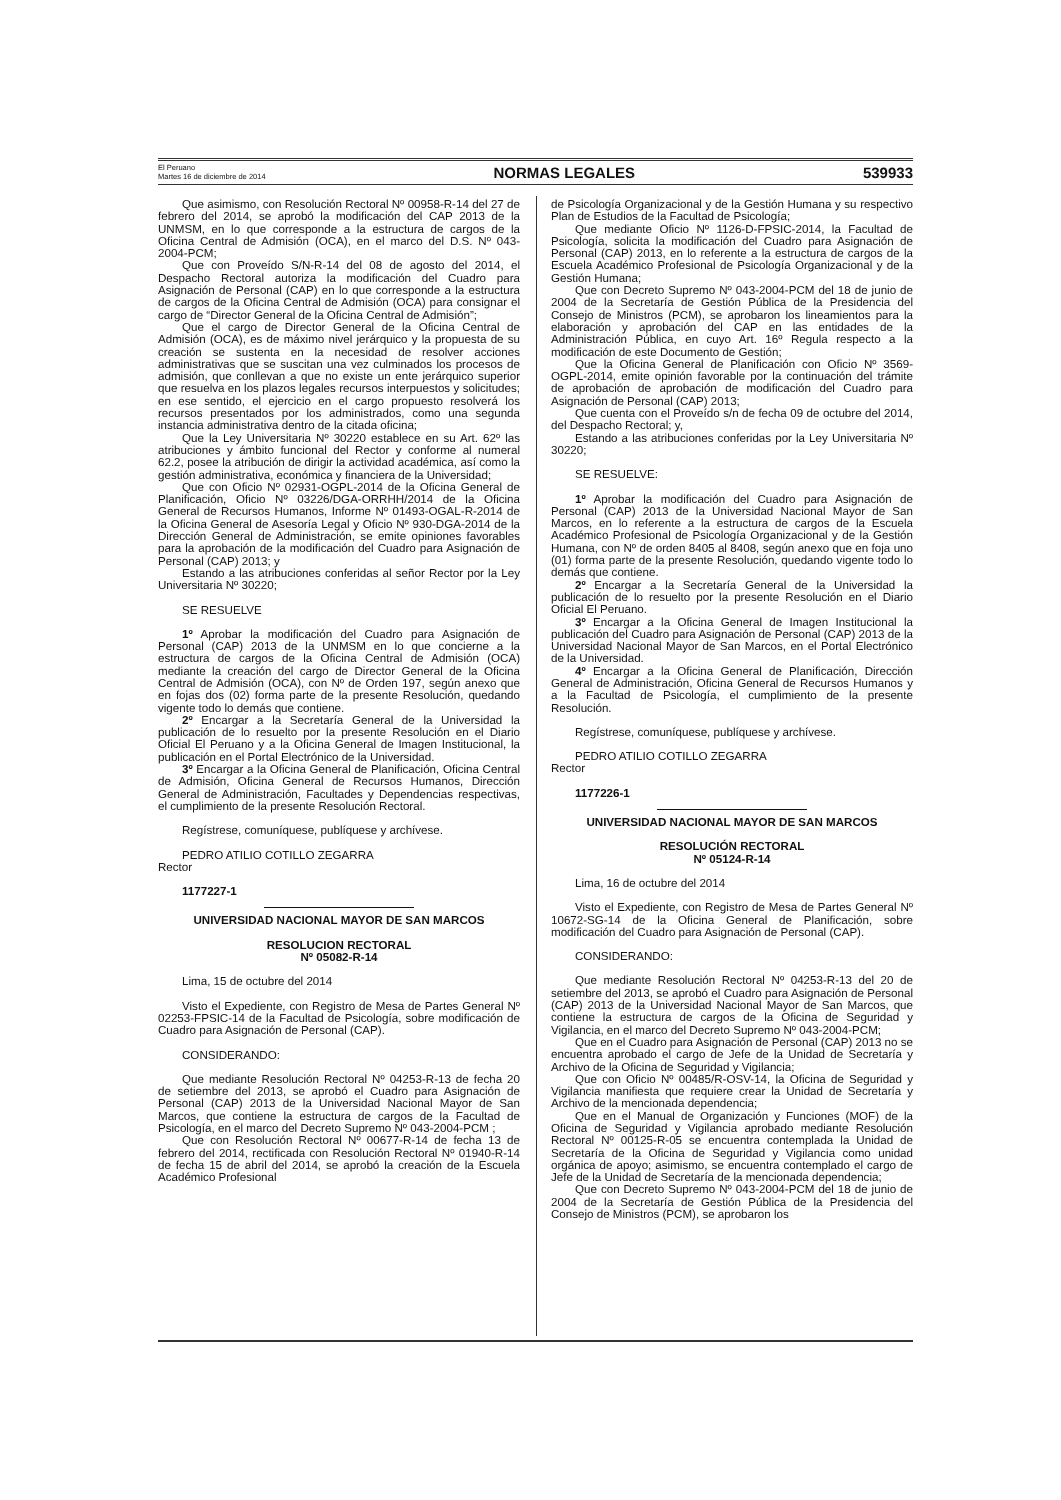El Peruano
Martes 16 de diciembre de 2014
NORMAS LEGALES
539933
Que asimismo, con Resolución Rectoral Nº 00958-R-14 del 27 de febrero del 2014, se aprobó la modificación del CAP 2013 de la UNMSM, en lo que corresponde a la estructura de cargos de la Oficina Central de Admisión (OCA), en el marco del D.S. Nº 043-2004-PCM;
Que con Proveído S/N-R-14 del 08 de agosto del 2014, el Despacho Rectoral autoriza la modificación del Cuadro para Asignación de Personal (CAP) en lo que corresponde a la estructura de cargos de la Oficina Central de Admisión (OCA) para consignar el cargo de “Director General de la Oficina Central de Admisión”;
Que el cargo de Director General de la Oficina Central de Admisión (OCA), es de máximo nivel jerárquico y la propuesta de su creación se sustenta en la necesidad de resolver acciones administrativas que se suscitan una vez culminados los procesos de admisión, que conllevan a que no existe un ente jerárquico superior que resuelva en los plazos legales recursos interpuestos y solicitudes; en ese sentido, el ejercicio en el cargo propuesto resolverá los recursos presentados por los administrados, como una segunda instancia administrativa dentro de la citada oficina;
Que la Ley Universitaria Nº 30220 establece en su Art. 62º las atribuciones y ámbito funcional del Rector y conforme al numeral 62.2, posee la atribución de dirigir la actividad académica, así como la gestión administrativa, económica y financiera de la Universidad;
Que con Oficio Nº 02931-OGPL-2014 de la Oficina General de Planificación, Oficio Nº 03226/DGA-ORRHH/2014 de la Oficina General de Recursos Humanos, Informe Nº 01493-OGAL-R-2014 de la Oficina General de Asesoría Legal y Oficio Nº 930-DGA-2014 de la Dirección General de Administración, se emite opiniones favorables para la aprobación de la modificación del Cuadro para Asignación de Personal (CAP) 2013; y
Estando a las atribuciones conferidas al señor Rector por la Ley Universitaria Nº 30220;
SE RESUELVE
1º Aprobar la modificación del Cuadro para Asignación de Personal (CAP) 2013 de la UNMSM en lo que concierne a la estructura de cargos de la Oficina Central de Admisión (OCA) mediante la creación del cargo de Director General de la Oficina Central de Admisión (OCA), con Nº de Orden 197, según anexo que en fojas dos (02) forma parte de la presente Resolución, quedando vigente todo lo demás que contiene.
2º Encargar a la Secretaría General de la Universidad la publicación de lo resuelto por la presente Resolución en el Diario Oficial El Peruano y a la Oficina General de Imagen Institucional, la publicación en el Portal Electrónico de la Universidad.
3º Encargar a la Oficina General de Planificación, Oficina Central de Admisión, Oficina General de Recursos Humanos, Dirección General de Administración, Facultades y Dependencias respectivas, el cumplimiento de la presente Resolución Rectoral.
Regístrese, comuníquese, publíquese y archívese.
PEDRO ATILIO COTILLO ZEGARRA
Rector
1177227-1
UNIVERSIDAD NACIONAL MAYOR DE SAN MARCOS
RESOLUCION RECTORAL
Nº 05082-R-14
Lima, 15 de octubre del 2014
Visto el Expediente, con Registro de Mesa de Partes General Nº 02253-FPSIC-14 de la Facultad de Psicología, sobre modificación de Cuadro para Asignación de Personal (CAP).
CONSIDERANDO:
Que mediante Resolución Rectoral Nº 04253-R-13 de fecha 20 de setiembre del 2013, se aprobó el Cuadro para Asignación de Personal (CAP) 2013 de la Universidad Nacional Mayor de San Marcos, que contiene la estructura de cargos de la Facultad de Psicología, en el marco del Decreto Supremo Nº 043-2004-PCM ;
Que con Resolución Rectoral Nº 00677-R-14 de fecha 13 de febrero del 2014, rectificada con Resolución Rectoral Nº 01940-R-14 de fecha 15 de abril del 2014, se aprobó la creación de la Escuela Académico Profesional
de Psicología Organizacional y de la Gestión Humana y su respectivo Plan de Estudios de la Facultad de Psicología;
Que mediante Oficio Nº 1126-D-FPSIC-2014, la Facultad de Psicología, solicita la modificación del Cuadro para Asignación de Personal (CAP) 2013, en lo referente a la estructura de cargos de la Escuela Académico Profesional de Psicología Organizacional y de la Gestión Humana;
Que con Decreto Supremo Nº 043-2004-PCM del 18 de junio de 2004 de la Secretaría de Gestión Pública de la Presidencia del Consejo de Ministros (PCM), se aprobaron los lineamientos para la elaboración y aprobación del CAP en las entidades de la Administración Pública, en cuyo Art. 16º Regula respecto a la modificación de este Documento de Gestión;
Que la Oficina General de Planificación con Oficio Nº 3569-OGPL-2014, emite opinión favorable por la continuación del trámite de aprobación de aprobación de modificación del Cuadro para Asignación de Personal (CAP) 2013;
Que cuenta con el Proveído s/n de fecha 09 de octubre del 2014, del Despacho Rectoral; y,
Estando a las atribuciones conferidas por la Ley Universitaria Nº 30220;
SE RESUELVE:
1º Aprobar la modificación del Cuadro para Asignación de Personal (CAP) 2013 de la Universidad Nacional Mayor de San Marcos, en lo referente a la estructura de cargos de la Escuela Académico Profesional de Psicología Organizacional y de la Gestión Humana, con Nº de orden 8405 al 8408, según anexo que en foja uno (01) forma parte de la presente Resolución, quedando vigente todo lo demás que contiene.
2º Encargar a la Secretaría General de la Universidad la publicación de lo resuelto por la presente Resolución en el Diario Oficial El Peruano.
3º Encargar a la Oficina General de Imagen Institucional la publicación del Cuadro para Asignación de Personal (CAP) 2013 de la Universidad Nacional Mayor de San Marcos, en el Portal Electrónico de la Universidad.
4º Encargar a la Oficina General de Planificación, Dirección General de Administración, Oficina General de Recursos Humanos y a la Facultad de Psicología, el cumplimiento de la presente Resolución.
Regístrese, comuníquese, publíquese y archívese.
PEDRO ATILIO COTILLO ZEGARRA
Rector
1177226-1
UNIVERSIDAD NACIONAL MAYOR DE SAN MARCOS
RESOLUCIÓN RECTORAL
Nº 05124-R-14
Lima, 16 de octubre del 2014
Visto el Expediente, con Registro de Mesa de Partes General Nº 10672-SG-14 de la Oficina General de Planificación, sobre modificación del Cuadro para Asignación de Personal (CAP).
CONSIDERANDO:
Que mediante Resolución Rectoral Nº 04253-R-13 del 20 de setiembre del 2013, se aprobó el Cuadro para Asignación de Personal (CAP) 2013 de la Universidad Nacional Mayor de San Marcos, que contiene la estructura de cargos de la Oficina de Seguridad y Vigilancia, en el marco del Decreto Supremo Nº 043-2004-PCM;
Que en el Cuadro para Asignación de Personal (CAP) 2013 no se encuentra aprobado el cargo de Jefe de la Unidad de Secretaría y Archivo de la Oficina de Seguridad y Vigilancia;
Que con Oficio Nº 00485/R-OSV-14, la Oficina de Seguridad y Vigilancia manifiesta que requiere crear la Unidad de Secretaría y Archivo de la mencionada dependencia;
Que en el Manual de Organización y Funciones (MOF) de la Oficina de Seguridad y Vigilancia aprobado mediante Resolución Rectoral Nº 00125-R-05 se encuentra contemplada la Unidad de Secretaría de la Oficina de Seguridad y Vigilancia como unidad orgánica de apoyo; asimismo, se encuentra contemplado el cargo de Jefe de la Unidad de Secretaría de la mencionada dependencia;
Que con Decreto Supremo Nº 043-2004-PCM del 18 de junio de 2004 de la Secretaría de Gestión Pública de la Presidencia del Consejo de Ministros (PCM), se aprobaron los